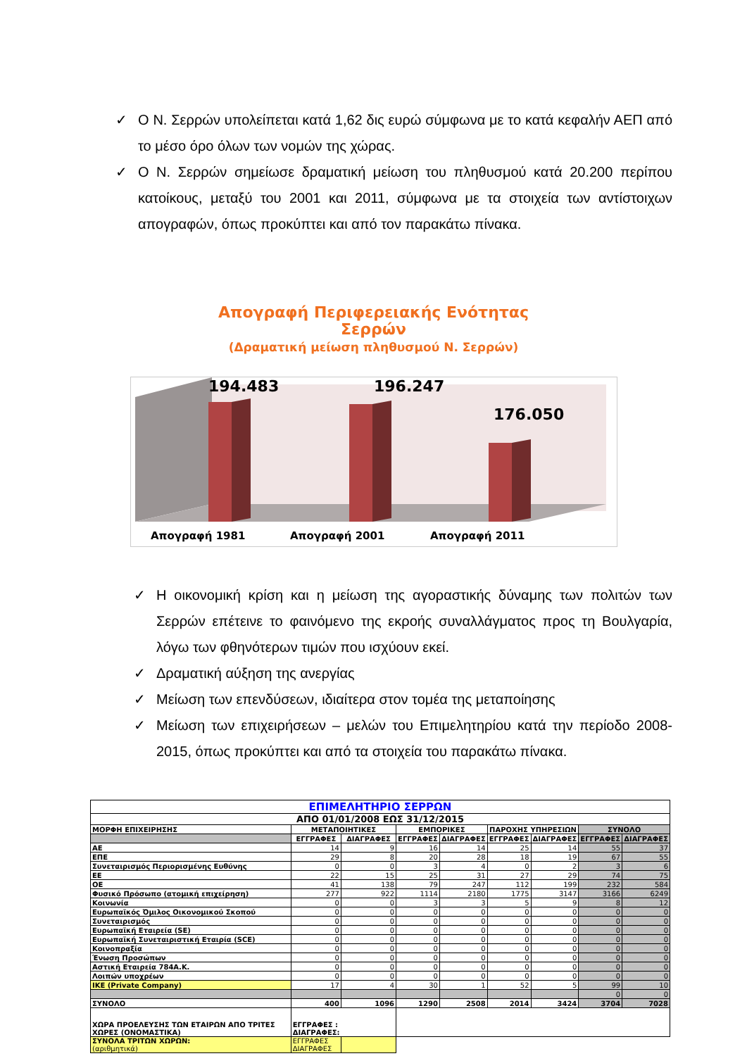✓ Ο Ν. Σερρών υπολείπεται κατά 1,62 δις ευρώ σύμφωνα με το κατά κεφαλήν ΑΕΠ από το μέσο όρο όλων των νομών της χώρας.
✓ Ο Ν. Σερρών σημείωσε δραματική μείωση του πληθυσμού κατά 20.200 περίπου κατοίκους, μεταξύ του 2001 και 2011, σύμφωνα με τα στοιχεία των αντίστοιχων απογραφών, όπως προκύπτει και από τον παρακάτω πίνακα.
Απογραφή Περιφερειακής Ενότητας
Σερρών
(Δραματική μείωση πληθυσμού Ν. Σερρών)
194.483
196.247
176.050
Απογραφή 1981
Απογραφή 2001
Απογραφή 2011
✓ Η οικονομική κρίση και η μείωση της αγοραστικής δύναμης των πολιτών των Σερρών επέτεινε το φαινόμενο της εκροής συναλλάγματος προς τη Βουλγαρία, λόγω των φθηνότερων τιμών που ισχύουν εκεί.
✓ Δραματική αύξηση της ανεργίας
✓ Μείωση των επενδύσεων, ιδιαίτερα στον τομέα της μεταποίησης
✓ Μείωση των επιχειρήσεων – μελών του Επιμελητηρίου κατά την περίοδο 2008-2015, όπως προκύπτει και από τα στοιχεία του παρακάτω πίνακα.
| ΕΠΙΜΕΛΗΤΗΡΙΟ ΣΕΡΡΩΝ | | | | | | | | |
| --- | --- | --- | --- | --- | --- | --- | --- | --- |
| ΑΠΟ 01/01/2008 ΕΩΣ 31/12/2015 | | | | | | | | |
| ΜΟΡΦΗ ΕΠΙΧΕΙΡΗΣΗΣ | ΜΕΤΑΠΟΙΗΤΙΚΕΣ | | ΕΜΠΟΡΙΚΕΣ | | ΠΑΡΟΧΗΣ ΥΠΗΡΕΣΙΩΝ | | ΣΥΝΟΛΟ | |
| | ΕΓΓΡΑΦΕΣ | ΔΙΑΓΡΑΦΕΣ | ΕΓΓΡΑΦΕΣ | ΔΙΑΓΡΑΦΕΣ | ΕΓΓΡΑΦΕΣ | ΔΙΑΓΡΑΦΕΣ | ΕΓΓΡΑΦΕΣ | ΔΙΑΓΡΑΦΕΣ |
| ΑΕ | 14 | 9 | 16 | 14 | 25 | 14 | 55 | 37 |
| ΕΠΕ | 29 | 8 | 20 | 28 | 18 | 19 | 67 | 55 |
| Συνεταιρισμός Περιορισμένης Ευθύνης | 0 | 0 | 3 | 4 | 0 | 2 | 3 | 6 |
| ΕΕ | 22 | 15 | 25 | 31 | 27 | 29 | 74 | 75 |
| ΟΕ | 41 | 138 | 79 | 247 | 112 | 199 | 232 | 584 |
| Φυσικό Πρόσωπο (ατομική επιχείρηση) | 277 | 922 | 1114 | 2180 | 1775 | 3147 | 3166 | 6249 |
| Κοινωνία | 0 | 0 | 3 | 3 | 5 | 9 | 8 | 12 |
| Ευρωπαϊκός Όμιλος Οικονομικού Σκοπού | 0 | 0 | 0 | 0 | 0 | 0 | 0 | 0 |
| Συνεταιρισμός | 0 | 0 | 0 | 0 | 0 | 0 | 0 | 0 |
| Ευρωπαϊκή Εταιρεία (SE) | 0 | 0 | 0 | 0 | 0 | 0 | 0 | 0 |
| Ευρωπαϊκή Συνεταιριστική Εταιρία (SCE) | 0 | 0 | 0 | 0 | 0 | 0 | 0 | 0 |
| Κοινοπραξία | 0 | 0 | 0 | 0 | 0 | 0 | 0 | 0 |
| Ένωση Προσώπων | 0 | 0 | 0 | 0 | 0 | 0 | 0 | 0 |
| Αστική Εταιρεία 784Α.Κ. | 0 | 0 | 0 | 0 | 0 | 0 | 0 | 0 |
| Λοιπών υποχρέων | 0 | 0 | 0 | 0 | 0 | 0 | 0 | 0 |
| ΙΚΕ (Private Company) | 17 | 4 | 30 | 1 | 52 | 5 | 99 | 10 |
| | | | | | | | 0 | 0 |
| ΣΥΝΟΛΟ | 400 | 1096 | 1290 | 2508 | 2014 | 3424 | 3704 | 7028 |
| ΧΩΡΑ ΠΡΟΕΛΕΥΣΗΣ ΤΩΝ ΕΤΑΙΡΩΝ ΑΠΟ ΤΡΙΤΕΣ ΧΩΡΕΣ (ΟΝΟΜΑΣΤΙΚΑ) | ΕΓΓΡΑΦΕΣ : ΔΙΑΓΡΑΦΕΣ: | | | | | | | |
| ΣΥΝΟΛΑ ΤΡΙΤΩΝ ΧΩΡΩΝ: (αριθμητικά) | ΕΓΓΡΑΦΕΣ ΔΙΑΓΡΑΦΕΣ | | | | | | | |